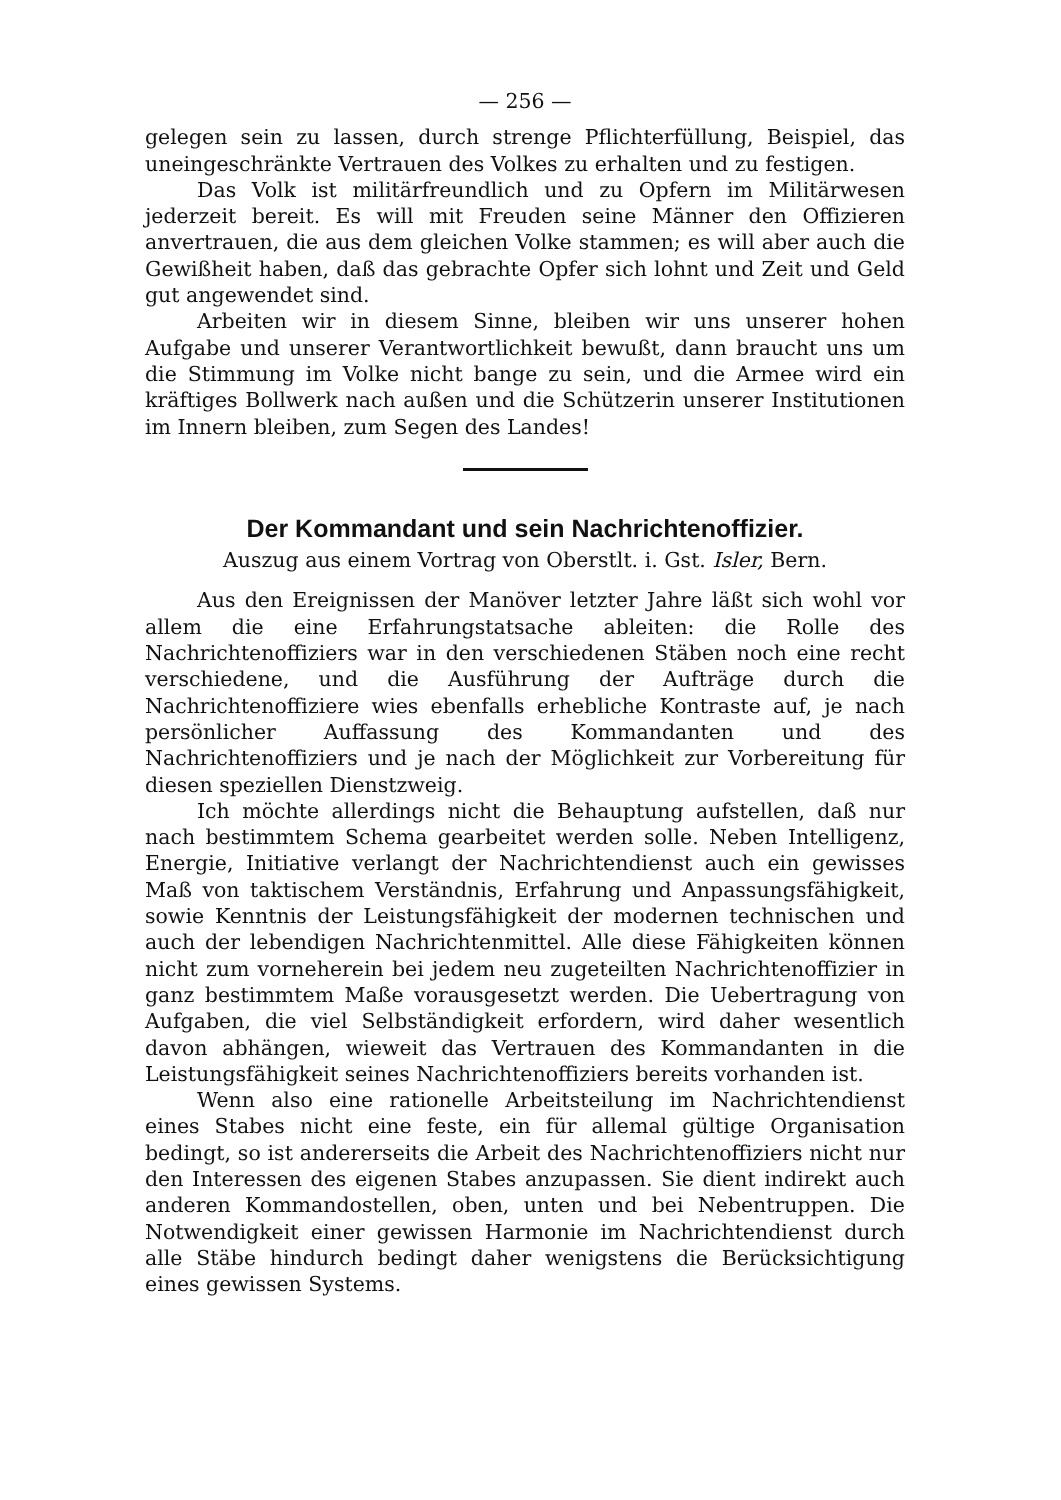— 256 —
gelegen sein zu lassen, durch strenge Pflichterfüllung, Beispiel, das uneingeschränkte Vertrauen des Volkes zu erhalten und zu festigen.
Das Volk ist militärfreundlich und zu Opfern im Militärwesen jederzeit bereit. Es will mit Freuden seine Männer den Offizieren anvertrauen, die aus dem gleichen Volke stammen; es will aber auch die Gewißheit haben, daß das gebrachte Opfer sich lohnt und Zeit und Geld gut angewendet sind.
Arbeiten wir in diesem Sinne, bleiben wir uns unserer hohen Aufgabe und unserer Verantwortlichkeit bewußt, dann braucht uns um die Stimmung im Volke nicht bange zu sein, und die Armee wird ein kräftiges Bollwerk nach außen und die Schützerin unserer Institutionen im Innern bleiben, zum Segen des Landes!
Der Kommandant und sein Nachrichtenoffizier.
Auszug aus einem Vortrag von Oberstlt. i. Gst. Isler, Bern.
Aus den Ereignissen der Manöver letzter Jahre läßt sich wohl vor allem die eine Erfahrungstatsache ableiten: die Rolle des Nachrichtenoffiziers war in den verschiedenen Stäben noch eine recht verschiedene, und die Ausführung der Aufträge durch die Nachrichtenoffiziere wies ebenfalls erhebliche Kontraste auf, je nach persönlicher Auffassung des Kommandanten und des Nachrichtenoffiziers und je nach der Möglichkeit zur Vorbereitung für diesen speziellen Dienstzweig.
Ich möchte allerdings nicht die Behauptung aufstellen, daß nur nach bestimmtem Schema gearbeitet werden solle. Neben Intelligenz, Energie, Initiative verlangt der Nachrichtendienst auch ein gewisses Maß von taktischem Verständnis, Erfahrung und Anpassungsfähigkeit, sowie Kenntnis der Leistungsfähigkeit der modernen technischen und auch der lebendigen Nachrichtenmittel. Alle diese Fähigkeiten können nicht zum vorneherein bei jedem neu zugeteilten Nachrichtenoffizier in ganz bestimmtem Maße vorausgesetzt werden. Die Uebertragung von Aufgaben, die viel Selbständigkeit erfordern, wird daher wesentlich davon abhängen, wieweit das Vertrauen des Kommandanten in die Leistungsfähigkeit seines Nachrichtenoffiziers bereits vorhanden ist.
Wenn also eine rationelle Arbeitsteilung im Nachrichtendienst eines Stabes nicht eine feste, ein für allemal gültige Organisation bedingt, so ist andererseits die Arbeit des Nachrichtenoffiziers nicht nur den Interessen des eigenen Stabes anzupassen. Sie dient indirekt auch anderen Kommandostellen, oben, unten und bei Nebentruppen. Die Notwendigkeit einer gewissen Harmonie im Nachrichtendienst durch alle Stäbe hindurch bedingt daher wenigstens die Berücksichtigung eines gewissen Systems.